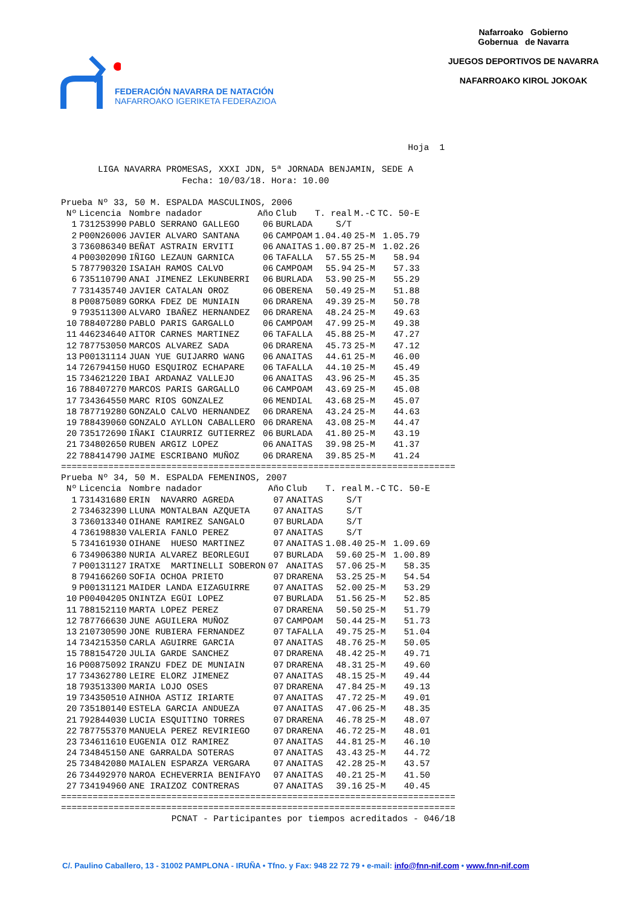FEDERACIÓN NAVARRA DE NATACIÓN
NAFARROAKO IGERIKETA FEDERAZIOA
Nafarroako Gobierno
Gobernua de Navarra
JUEGOS DEPORTIVOS DE NAVARRA
NAFARROAKO KIROL JOKOAK
                                                                  Hoja  1

       LIGA NAVARRA PROMESAS, XXXI JDN, 5ª JORNADA BENJAMIN, SEDE A
                       Fecha: 10/03/18. Hora: 10.00

Prueba Nº 33, 50 M. ESPALDA MASCULINOS, 2006
| Nº | Licencia | Nombre nadador | Año | Club | T. real | M.-C | TC. 50-E |
| --- | --- | --- | --- | --- | --- | --- | --- |
| 1 | 731253990 | PABLO SERRANO GALLEGO | 06 | BURLADA | S/T | | |
| 2 | P00N26006 | JAVIER ALVARO SANTANA | 06 | CAMPOAM | 1.04.40 | 25-M | 1.05.79 |
| 3 | 736086340 | BEÑAT ASTRAIN ERVITI | 06 | ANAITAS | 1.00.87 | 25-M | 1.02.26 |
| 4 | P00302090 | IÑIGO LEZAUN GARNICA | 06 | TAFALLA | 57.55 | 25-M | 58.94 |
| 5 | 787790320 | ISAIAH RAMOS CALVO | 06 | CAMPOAM | 55.94 | 25-M | 57.33 |
| 6 | 735110790 | ANAI JIMENEZ LEKUNBERRI | 06 | BURLADA | 53.90 | 25-M | 55.29 |
| 7 | 731435740 | JAVIER CATALAN OROZ | 06 | OBERENA | 50.49 | 25-M | 51.88 |
| 8 | P00875089 | GORKA FDEZ DE MUNIAIN | 06 | DRARENA | 49.39 | 25-M | 50.78 |
| 9 | 793511300 | ALVARO IBAÑEZ HERNANDEZ | 06 | DRARENA | 48.24 | 25-M | 49.63 |
| 10 | 788407280 | PABLO PARIS GARGALLO | 06 | CAMPOAM | 47.99 | 25-M | 49.38 |
| 11 | 446234640 | AITOR CARNES MARTINEZ | 06 | TAFALLA | 45.88 | 25-M | 47.27 |
| 12 | 787753050 | MARCOS ALVAREZ SADA | 06 | DRARENA | 45.73 | 25-M | 47.12 |
| 13 | P00131114 | JUAN YUE GUIJARRO WANG | 06 | ANAITAS | 44.61 | 25-M | 46.00 |
| 14 | 726794150 | HUGO ESQUIROZ ECHAPARE | 06 | TAFALLA | 44.10 | 25-M | 45.49 |
| 15 | 734621220 | IBAI ARDANAZ VALLEJO | 06 | ANAITAS | 43.96 | 25-M | 45.35 |
| 16 | 788407270 | MARCOS PARIS GARGALLO | 06 | CAMPOAM | 43.69 | 25-M | 45.08 |
| 17 | 734364550 | MARC RIOS GONZALEZ | 06 | MENDIAL | 43.68 | 25-M | 45.07 |
| 18 | 787719280 | GONZALO CALVO HERNANDEZ | 06 | DRARENA | 43.24 | 25-M | 44.63 |
| 19 | 788439060 | GONZALO AYLLON CABALLERO | 06 | DRARENA | 43.08 | 25-M | 44.47 |
| 20 | 735172690 | IÑAKI CIAURRIZ GUTIERREZ | 06 | BURLADA | 41.80 | 25-M | 43.19 |
| 21 | 734802650 | RUBEN ARGIZ LOPEZ | 06 | ANAITAS | 39.98 | 25-M | 41.37 |
| 22 | 788414790 | JAIME ESCRIBANO MUÑOZ | 06 | DRARENA | 39.85 | 25-M | 41.24 |
===========================================================================
Prueba Nº 34, 50 M. ESPALDA FEMENINOS, 2007
| Nº | Licencia | Nombre nadador | Año | Club | T. real | M.-C | TC. 50-E |
| --- | --- | --- | --- | --- | --- | --- | --- |
| 1 | 731431680 | ERIN NAVARRO AGREDA | 07 | ANAITAS | S/T | | |
| 2 | 734632390 | LLUNA MONTALBAN AZQUETA | 07 | ANAITAS | S/T | | |
| 3 | 736013340 | OIHANE RAMIREZ SANGALO | 07 | BURLADA | S/T | | |
| 4 | 736198830 | VALERIA FANLO PEREZ | 07 | ANAITAS | S/T | | |
| 5 | 734161930 | OIHANE HUESO MARTINEZ | 07 | ANAITAS | 1.08.40 | 25-M | 1.09.69 |
| 6 | 734906380 | NURIA ALVAREZ BEORLEGUI | 07 | BURLADA | 59.60 | 25-M | 1.00.89 |
| 7 | P00131127 | IRATXE MARTINELLI SOBERON | 07 | ANAITAS | 57.06 | 25-M | 58.35 |
| 8 | 794166260 | SOFIA OCHOA PRIETO | 07 | DRARENA | 53.25 | 25-M | 54.54 |
| 9 | P00131121 | MAIDER LANDA EIZAGUIRRE | 07 | ANAITAS | 52.00 | 25-M | 53.29 |
| 10 | P00404205 | ONINTZA EGÜI LOPEZ | 07 | BURLADA | 51.56 | 25-M | 52.85 |
| 11 | 788152110 | MARTA LOPEZ PEREZ | 07 | DRARENA | 50.50 | 25-M | 51.79 |
| 12 | 787766630 | JUNE AGUILERA MUÑOZ | 07 | CAMPOAM | 50.44 | 25-M | 51.73 |
| 13 | 210730590 | JONE RUBIERA FERNANDEZ | 07 | TAFALLA | 49.75 | 25-M | 51.04 |
| 14 | 734215350 | CARLA AGUIRRE GARCIA | 07 | ANAITAS | 48.76 | 25-M | 50.05 |
| 15 | 788154720 | JULIA GARDE SANCHEZ | 07 | DRARENA | 48.42 | 25-M | 49.71 |
| 16 | P00875092 | IRANZU FDEZ DE MUNIAIN | 07 | DRARENA | 48.31 | 25-M | 49.60 |
| 17 | 734362780 | LEIRE ELORZ JIMENEZ | 07 | ANAITAS | 48.15 | 25-M | 49.44 |
| 18 | 793513300 | MARIA LOJO OSES | 07 | DRARENA | 47.84 | 25-M | 49.13 |
| 19 | 734350510 | AINHOA ASTIZ IRIARTE | 07 | ANAITAS | 47.72 | 25-M | 49.01 |
| 20 | 735180140 | ESTELA GARCIA ANDUEZA | 07 | ANAITAS | 47.06 | 25-M | 48.35 |
| 21 | 792844030 | LUCIA ESQUITINO TORRES | 07 | DRARENA | 46.78 | 25-M | 48.07 |
| 22 | 787755370 | MANUELA PEREZ REVIRIEGO | 07 | DRARENA | 46.72 | 25-M | 48.01 |
| 23 | 734611610 | EUGENIA OIZ RAMIREZ | 07 | ANAITAS | 44.81 | 25-M | 46.10 |
| 24 | 734845150 | ANE GARRALDA SOTERAS | 07 | ANAITAS | 43.43 | 25-M | 44.72 |
| 25 | 734842080 | MAIALEN ESPARZA VERGARA | 07 | ANAITAS | 42.28 | 25-M | 43.57 |
| 26 | 734492970 | NAROA ECHEVERRIA BENIFAYO | 07 | ANAITAS | 40.21 | 25-M | 41.50 |
| 27 | 734194960 | ANE IRAIZOZ CONTRERAS | 07 | ANAITAS | 39.16 | 25-M | 40.45 |
===========================================================================
===========================================================================
                     PCNAT - Participantes por tiempos acreditados - 046/18
C/. Paulino Caballero, 13 - 31002 PAMPLONA - IRUÑA • Tfno. y Fax: 948 22 72 79 • e-mail: info@fnn-nif.com • www.fnn-nif.com